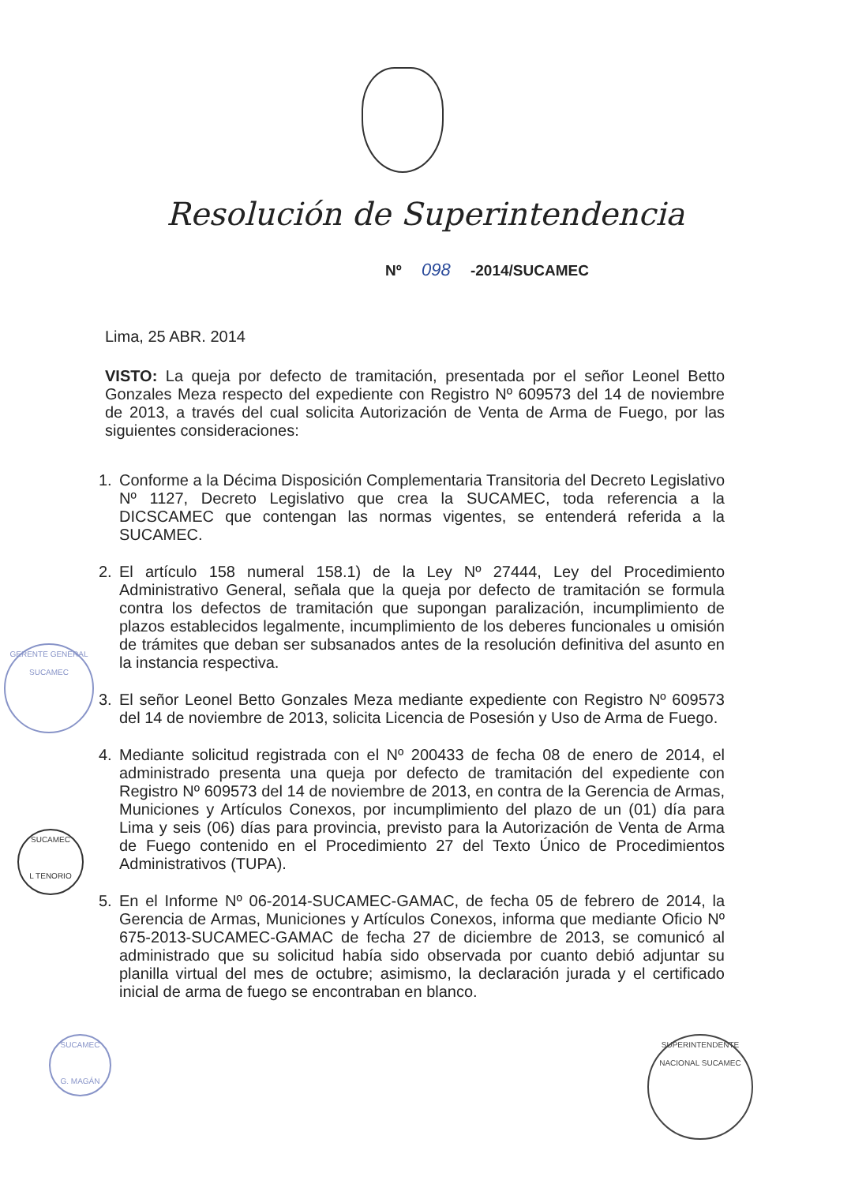Resolución de Superintendencia
Nº 098 -2014/SUCAMEC
Lima, 25 ABR. 2014
VISTO: La queja por defecto de tramitación, presentada por el señor Leonel Betto Gonzales Meza respecto del expediente con Registro Nº 609573 del 14 de noviembre de 2013, a través del cual solicita Autorización de Venta de Arma de Fuego, por las siguientes consideraciones:
1. Conforme a la Décima Disposición Complementaria Transitoria del Decreto Legislativo Nº 1127, Decreto Legislativo que crea la SUCAMEC, toda referencia a la DICSCAMEC que contengan las normas vigentes, se entenderá referida a la SUCAMEC.
2. El artículo 158 numeral 158.1) de la Ley Nº 27444, Ley del Procedimiento Administrativo General, señala que la queja por defecto de tramitación se formula contra los defectos de tramitación que supongan paralización, incumplimiento de plazos establecidos legalmente, incumplimiento de los deberes funcionales u omisión de trámites que deban ser subsanados antes de la resolución definitiva del asunto en la instancia respectiva.
3. El señor Leonel Betto Gonzales Meza mediante expediente con Registro Nº 609573 del 14 de noviembre de 2013, solicita Licencia de Posesión y Uso de Arma de Fuego.
4. Mediante solicitud registrada con el Nº 200433 de fecha 08 de enero de 2014, el administrado presenta una queja por defecto de tramitación del expediente con Registro Nº 609573 del 14 de noviembre de 2013, en contra de la Gerencia de Armas, Municiones y Artículos Conexos, por incumplimiento del plazo de un (01) día para Lima y seis (06) días para provincia, previsto para la Autorización de Venta de Arma de Fuego contenido en el Procedimiento 27 del Texto Único de Procedimientos Administrativos (TUPA).
5. En el Informe Nº 06-2014-SUCAMEC-GAMAC, de fecha 05 de febrero de 2014, la Gerencia de Armas, Municiones y Artículos Conexos, informa que mediante Oficio Nº 675-2013-SUCAMEC-GAMAC de fecha 27 de diciembre de 2013, se comunicó al administrado que su solicitud había sido observada por cuanto debió adjuntar su planilla virtual del mes de octubre; asimismo, la declaración jurada y el certificado inicial de arma de fuego se encontraban en blanco.
GERENTE GENERAL SUCAMEC
SUCAMEC
L TENORIO
SUCAMEC
G. MAGÁN
SUPERINTENDENTE NACIONAL SUCAMEC